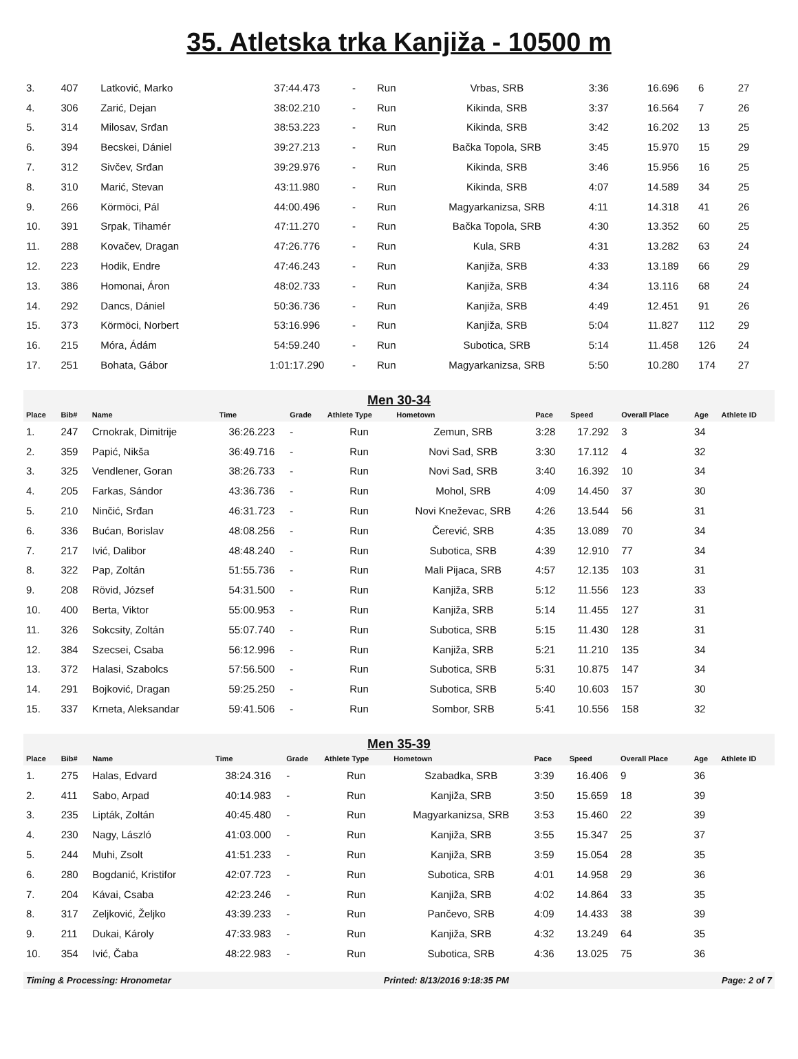35. Atletska trka Kanjiža - 10500 m
| 3. | 407 | Latković, Marko | 37:44.473 | - | Run | Vrbas, SRB | 3:36 | 16.696 | 6 | 27 | |
| 4. | 306 | Zarić, Dejan | 38:02.210 | - | Run | Kikinda, SRB | 3:37 | 16.564 | 7 | 26 | |
| 5. | 314 | Milosav, Srđan | 38:53.223 | - | Run | Kikinda, SRB | 3:42 | 16.202 | 13 | 25 | |
| 6. | 394 | Becskei, Dániel | 39:27.213 | - | Run | Bačka Topola, SRB | 3:45 | 15.970 | 15 | 29 | |
| 7. | 312 | Sivčev, Srđan | 39:29.976 | - | Run | Kikinda, SRB | 3:46 | 15.956 | 16 | 25 | |
| 8. | 310 | Marić, Stevan | 43:11.980 | - | Run | Kikinda, SRB | 4:07 | 14.589 | 34 | 25 | |
| 9. | 266 | Körmöci, Pál | 44:00.496 | - | Run | Magyarkanizsa, SRB | 4:11 | 14.318 | 41 | 26 | |
| 10. | 391 | Srpak, Tihamér | 47:11.270 | - | Run | Bačka Topola, SRB | 4:30 | 13.352 | 60 | 25 | |
| 11. | 288 | Kovačev, Dragan | 47:26.776 | - | Run | Kula, SRB | 4:31 | 13.282 | 63 | 24 | |
| 12. | 223 | Hodik, Endre | 47:46.243 | - | Run | Kanjiža, SRB | 4:33 | 13.189 | 66 | 29 | |
| 13. | 386 | Homonai, Áron | 48:02.733 | - | Run | Kanjiža, SRB | 4:34 | 13.116 | 68 | 24 | |
| 14. | 292 | Dancs, Dániel | 50:36.736 | - | Run | Kanjiža, SRB | 4:49 | 12.451 | 91 | 26 | |
| 15. | 373 | Körmöci, Norbert | 53:16.996 | - | Run | Kanjiža, SRB | 5:04 | 11.827 | 112 | 29 | |
| 16. | 215 | Móra, Ádám | 54:59.240 | - | Run | Subotica, SRB | 5:14 | 11.458 | 126 | 24 | |
| 17. | 251 | Bohata, Gábor | 1:01:17.290 | - | Run | Magyarkanizsa, SRB | 5:50 | 10.280 | 174 | 27 | |
Men 30-34
| Place | Bib# | Name | Time | Grade | Athlete Type | Hometown | Pace | Speed | Overall Place | Age | Athlete ID |
| --- | --- | --- | --- | --- | --- | --- | --- | --- | --- | --- | --- |
| 1. | 247 | Crnokrak, Dimitrije | 36:26.223 | - | Run | Zemun, SRB | 3:28 | 17.292 | 3 | 34 | |
| 2. | 359 | Papić, Nikša | 36:49.716 | - | Run | Novi Sad, SRB | 3:30 | 17.112 | 4 | 32 | |
| 3. | 325 | Vendlener, Goran | 38:26.733 | - | Run | Novi Sad, SRB | 3:40 | 16.392 | 10 | 34 | |
| 4. | 205 | Farkas, Sándor | 43:36.736 | - | Run | Mohol, SRB | 4:09 | 14.450 | 37 | 30 | |
| 5. | 210 | Ninčić, Srđan | 46:31.723 | - | Run | Novi Kneževac, SRB | 4:26 | 13.544 | 56 | 31 | |
| 6. | 336 | Bućan, Borislav | 48:08.256 | - | Run | Čerević, SRB | 4:35 | 13.089 | 70 | 34 | |
| 7. | 217 | Ivić, Dalibor | 48:48.240 | - | Run | Subotica, SRB | 4:39 | 12.910 | 77 | 34 | |
| 8. | 322 | Pap, Zoltán | 51:55.736 | - | Run | Mali Pijaca, SRB | 4:57 | 12.135 | 103 | 31 | |
| 9. | 208 | Rövid, József | 54:31.500 | - | Run | Kanjiža, SRB | 5:12 | 11.556 | 123 | 33 | |
| 10. | 400 | Berta, Viktor | 55:00.953 | - | Run | Kanjiža, SRB | 5:14 | 11.455 | 127 | 31 | |
| 11. | 326 | Sokcsity, Zoltán | 55:07.740 | - | Run | Subotica, SRB | 5:15 | 11.430 | 128 | 31 | |
| 12. | 384 | Szecsei, Csaba | 56:12.996 | - | Run | Kanjiža, SRB | 5:21 | 11.210 | 135 | 34 | |
| 13. | 372 | Halasi, Szabolcs | 57:56.500 | - | Run | Subotica, SRB | 5:31 | 10.875 | 147 | 34 | |
| 14. | 291 | Bojković, Dragan | 59:25.250 | - | Run | Subotica, SRB | 5:40 | 10.603 | 157 | 30 | |
| 15. | 337 | Krneta, Aleksandar | 59:41.506 | - | Run | Sombor, SRB | 5:41 | 10.556 | 158 | 32 | |
Men 35-39
| Place | Bib# | Name | Time | Grade | Athlete Type | Hometown | Pace | Speed | Overall Place | Age | Athlete ID |
| --- | --- | --- | --- | --- | --- | --- | --- | --- | --- | --- | --- |
| 1. | 275 | Halas, Edvard | 38:24.316 | - | Run | Szabadka, SRB | 3:39 | 16.406 | 9 | 36 | |
| 2. | 411 | Sabo, Arpad | 40:14.983 | - | Run | Kanjiža, SRB | 3:50 | 15.659 | 18 | 39 | |
| 3. | 235 | Lipták, Zoltán | 40:45.480 | - | Run | Magyarkanizsa, SRB | 3:53 | 15.460 | 22 | 39 | |
| 4. | 230 | Nagy, László | 41:03.000 | - | Run | Kanjiža, SRB | 3:55 | 15.347 | 25 | 37 | |
| 5. | 244 | Muhi, Zsolt | 41:51.233 | - | Run | Kanjiža, SRB | 3:59 | 15.054 | 28 | 35 | |
| 6. | 280 | Bogdanić, Kristifor | 42:07.723 | - | Run | Subotica, SRB | 4:01 | 14.958 | 29 | 36 | |
| 7. | 204 | Kávai, Csaba | 42:23.246 | - | Run | Kanjiža, SRB | 4:02 | 14.864 | 33 | 35 | |
| 8. | 317 | Zeljković, Željko | 43:39.233 | - | Run | Pančevo, SRB | 4:09 | 14.433 | 38 | 39 | |
| 9. | 211 | Dukai, Károly | 47:33.983 | - | Run | Kanjiža, SRB | 4:32 | 13.249 | 64 | 35 | |
| 10. | 354 | Ivić, Čaba | 48:22.983 | - | Run | Subotica, SRB | 4:36 | 13.025 | 75 | 36 | |
Timing & Processing: Hronometar Printed: 8/13/2016 9:18:35 PM Page: 2 of 7